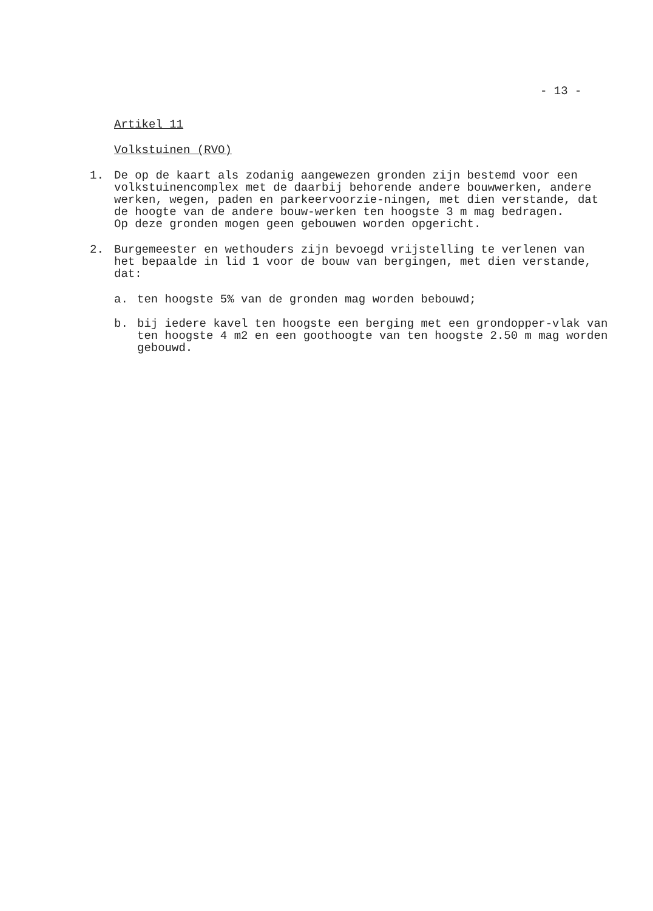- 13 -
Artikel 11
Volkstuinen (RVO)
1. De op de kaart als zodanig aangewezen gronden zijn bestemd voor een volkstuinencomplex met de daarbij behorende andere bouwwerken, andere werken, wegen, paden en parkeervoorzie-ningen, met dien verstande, dat de hoogte van de andere bouw-werken ten hoogste 3 m mag bedragen.
Op deze gronden mogen geen gebouwen worden opgericht.
2. Burgemeester en wethouders zijn bevoegd vrijstelling te verlenen van het bepaalde in lid 1 voor de bouw van bergingen, met dien verstande, dat:
a. ten hoogste 5% van de gronden mag worden bebouwd;
b. bij iedere kavel ten hoogste een berging met een grondopper-vlak van ten hoogste 4 m2 en een goothoogte van ten hoogste 2.50 m mag worden gebouwd.